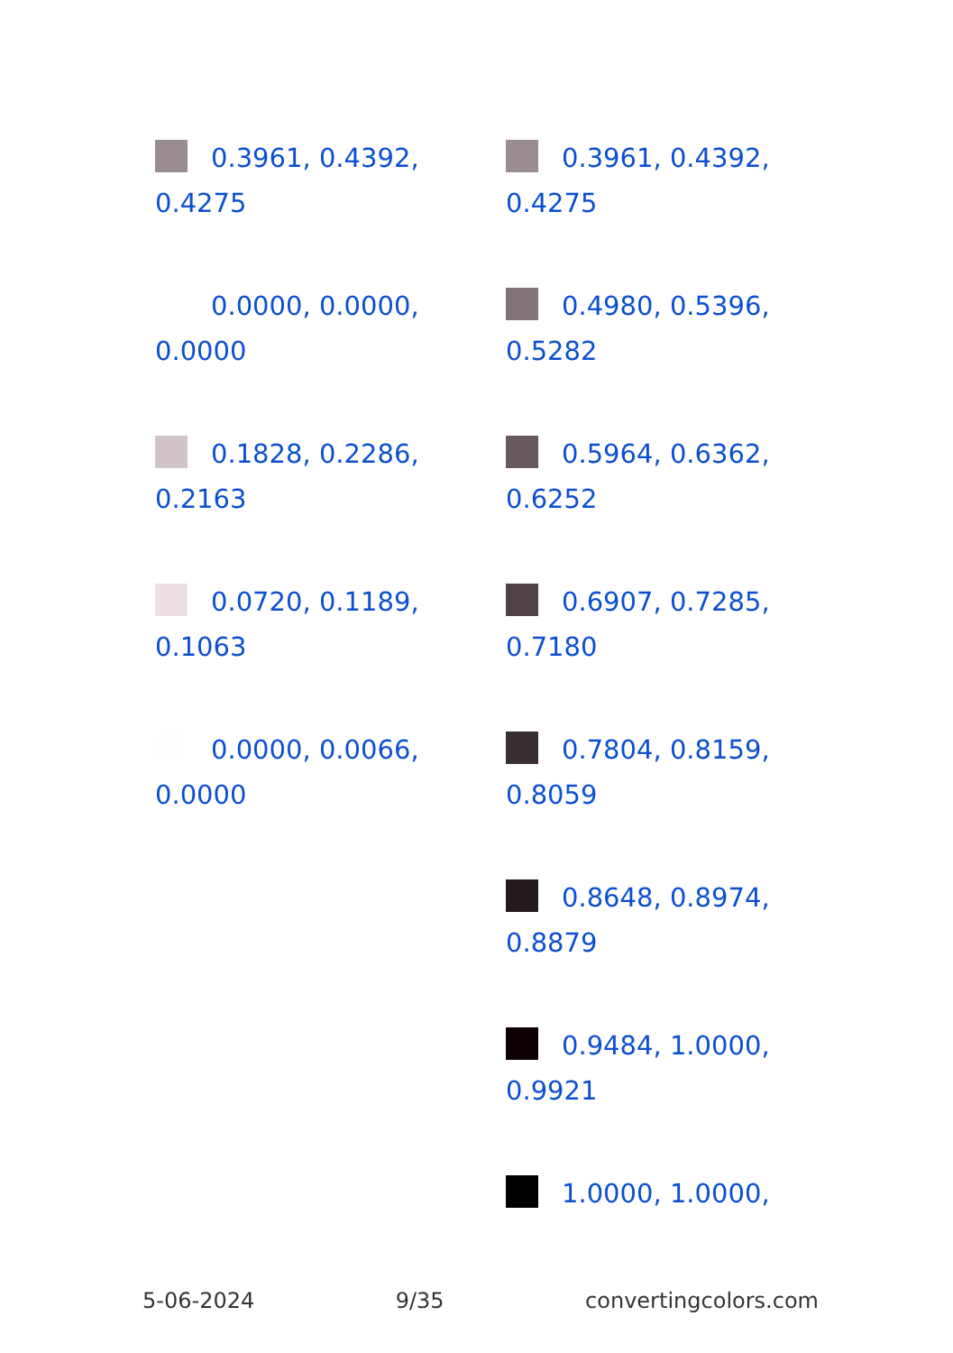0.3961, 0.4392, 0.4275
0.0000, 0.0000, 0.0000
0.1828, 0.2286, 0.2163
0.0720, 0.1189, 0.1063
0.0000, 0.0066, 0.0000
0.3961, 0.4392, 0.4275
0.4980, 0.5396, 0.5282
0.5964, 0.6362, 0.6252
0.6907, 0.7285, 0.7180
0.7804, 0.8159, 0.8059
0.8648, 0.8974, 0.8879
0.9484, 1.0000, 0.9921
1.0000, 1.0000,
5-06-2024 9/35 convertingcolors.com